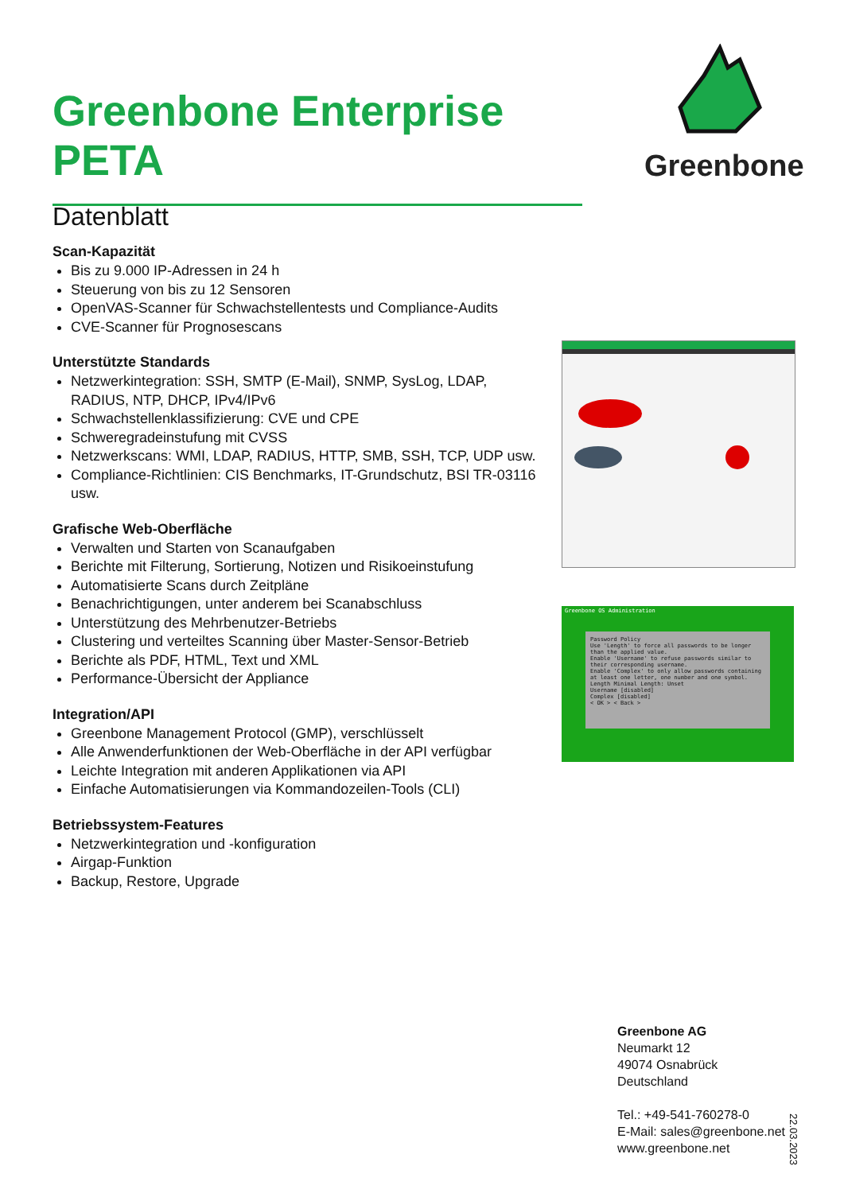Greenbone Enterprise PETA
Datenblatt
Greenbone
Scan-Kapazität
Bis zu 9.000 IP-Adressen in 24 h
Steuerung von bis zu 12 Sensoren
OpenVAS-Scanner für Schwachstellentests und Compliance-Audits
CVE-Scanner für Prognosescans
Unterstützte Standards
Netzwerkintegration: SSH, SMTP (E-Mail), SNMP, SysLog, LDAP, RADIUS, NTP, DHCP, IPv4/IPv6
Schwachstellenklassifizierung: CVE und CPE
Schweregradeinstufung mit CVSS
Netzwerkscans: WMI, LDAP, RADIUS, HTTP, SMB, SSH, TCP, UDP usw.
Compliance-Richtlinien: CIS Benchmarks, IT-Grundschutz, BSI TR-03116 usw.
Grafische Web-Oberfläche
Verwalten und Starten von Scanaufgaben
Berichte mit Filterung, Sortierung, Notizen und Risikoeinstufung
Automatisierte Scans durch Zeitpläne
Benachrichtigungen, unter anderem bei Scanabschluss
Unterstützung des Mehrbenutzer-Betriebs
Clustering und verteiltes Scanning über Master-Sensor-Betrieb
Berichte als PDF, HTML, Text und XML
Performance-Übersicht der Appliance
Integration/API
Greenbone Management Protocol (GMP), verschlüsselt
Alle Anwenderfunktionen der Web-Oberfläche in der API verfügbar
Leichte Integration mit anderen Applikationen via API
Einfache Automatisierungen via Kommandozeilen-Tools (CLI)
Betriebssystem-Features
Netzwerkintegration und -konfiguration
Airgap-Funktion
Backup, Restore, Upgrade
Greenbone OS Administration
Password Policy
Use 'Length' to force all passwords to be longer than the applied value.
Enable 'Username' to refuse passwords similar to their corresponding username.
Enable 'Complex' to only allow passwords containing at least one letter, one number and one symbol.
Length Minimal Length: Unset
Username [disabled]
Complex [disabled]
< OK > < Back >
Greenbone AG
Neumarkt 12
49074 Osnabrück
Deutschland
Tel.: +49-541-760278-0
E-Mail: sales@greenbone.net
www.greenbone.net
22.03.2023